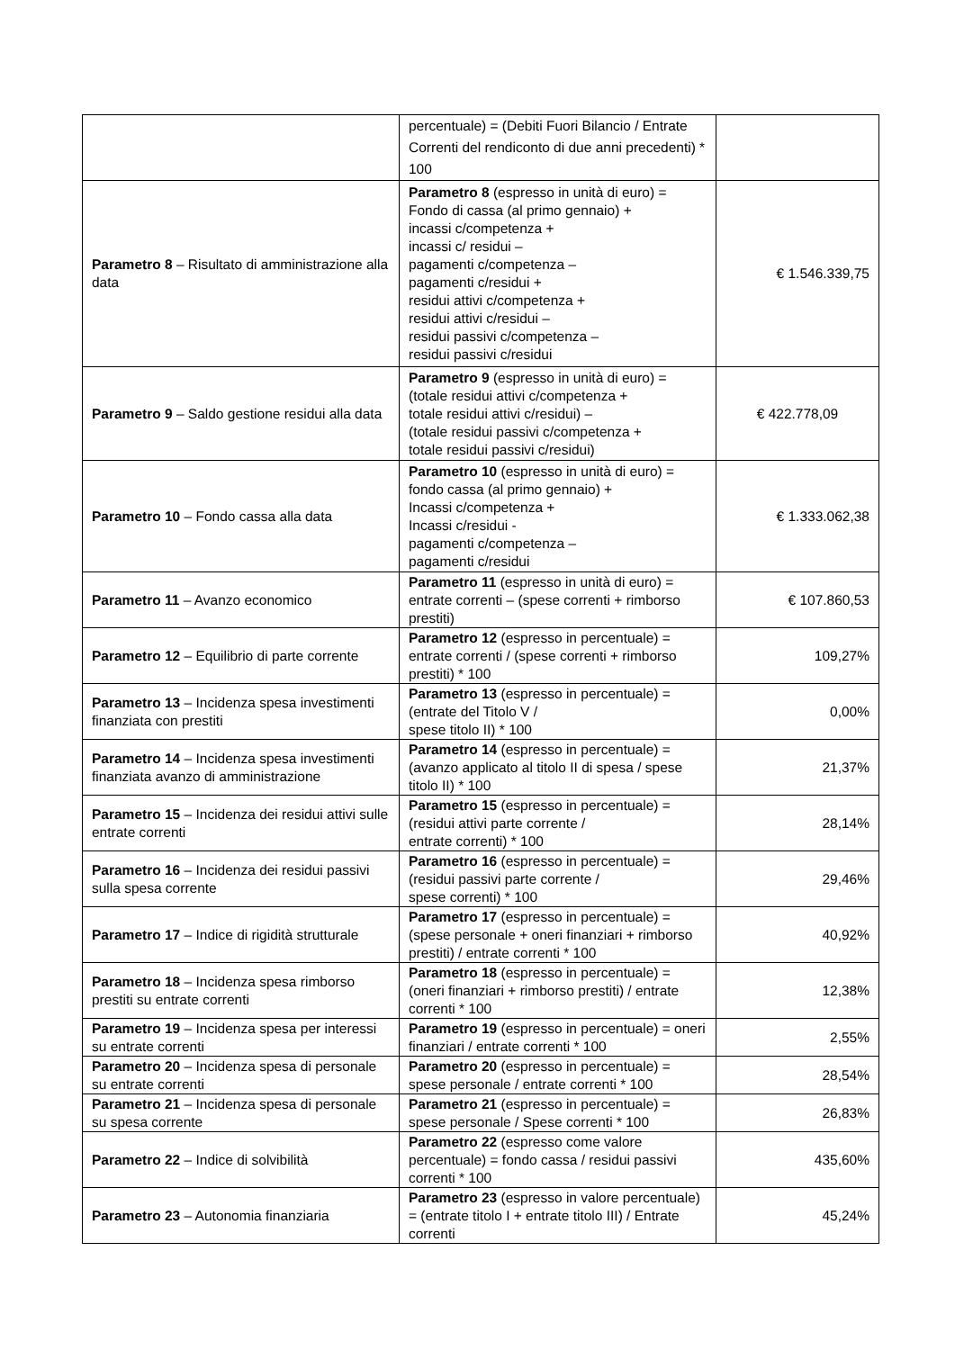| | percentuale) = (Debiti Fuori Bilancio / Entrate Correnti del rendiconto di due anni precedenti) * 100 | |
| Parametro 8 – Risultato di amministrazione alla data | Parametro 8 (espresso in unità di euro) = Fondo di cassa (al primo gennaio) + incassi c/competenza + incassi c/ residui – pagamenti c/competenza – pagamenti c/residui + residui attivi c/competenza + residui attivi c/residui – residui passivi c/competenza – residui passivi c/residui | € 1.546.339,75 |
| Parametro 9 – Saldo gestione residui alla data | Parametro 9 (espresso in unità di euro) = (totale residui attivi c/competenza + totale residui attivi c/residui) – (totale residui passivi c/competenza + totale residui passivi c/residui) | € 422.778,09 |
| Parametro 10 – Fondo cassa alla data | Parametro 10 (espresso in unità di euro) = fondo cassa (al primo gennaio) + Incassi c/competenza + Incassi c/residui - pagamenti c/competenza – pagamenti c/residui | € 1.333.062,38 |
| Parametro 11 – Avanzo economico | Parametro 11 (espresso in unità di euro) = entrate correnti – (spese correnti + rimborso prestiti) | € 107.860,53 |
| Parametro 12 – Equilibrio di parte corrente | Parametro 12 (espresso in percentuale) = entrate correnti / (spese correnti + rimborso prestiti) * 100 | 109,27% |
| Parametro 13 – Incidenza spesa investimenti finanziata con prestiti | Parametro 13 (espresso in percentuale) = (entrate del Titolo V / spese titolo II) * 100 | 0,00% |
| Parametro 14 – Incidenza spesa investimenti finanziata avanzo di amministrazione | Parametro 14 (espresso in percentuale) = (avanzo applicato al titolo II di spesa / spese titolo II) * 100 | 21,37% |
| Parametro 15 – Incidenza dei residui attivi sulle entrate correnti | Parametro 15 (espresso in percentuale) = (residui attivi parte corrente / entrate correnti) * 100 | 28,14% |
| Parametro 16 – Incidenza dei residui passivi sulla spesa corrente | Parametro 16 (espresso in percentuale) = (residui passivi parte corrente / spese correnti) * 100 | 29,46% |
| Parametro 17 – Indice di rigidità strutturale | Parametro 17 (espresso in percentuale) = (spese personale + oneri finanziari + rimborso prestiti) / entrate correnti * 100 | 40,92% |
| Parametro 18 – Incidenza spesa rimborso prestiti su entrate correnti | Parametro 18 (espresso in percentuale) = (oneri finanziari + rimborso prestiti) / entrate correnti * 100 | 12,38% |
| Parametro 19 – Incidenza spesa per interessi su entrate correnti | Parametro 19 (espresso in percentuale) = oneri finanziari / entrate correnti * 100 | 2,55% |
| Parametro 20 – Incidenza spesa di personale su entrate correnti | Parametro 20 (espresso in percentuale) = spese personale / entrate correnti * 100 | 28,54% |
| Parametro 21 – Incidenza spesa di personale su spesa corrente | Parametro 21 (espresso in percentuale) = spese personale / Spese correnti * 100 | 26,83% |
| Parametro 22 – Indice di solvibilità | Parametro 22 (espresso come valore percentuale) = fondo cassa / residui passivi correnti * 100 | 435,60% |
| Parametro 23 – Autonomia finanziaria | Parametro 23 (espresso in valore percentuale) = (entrate titolo I + entrate titolo III) / Entrate correnti | 45,24% |